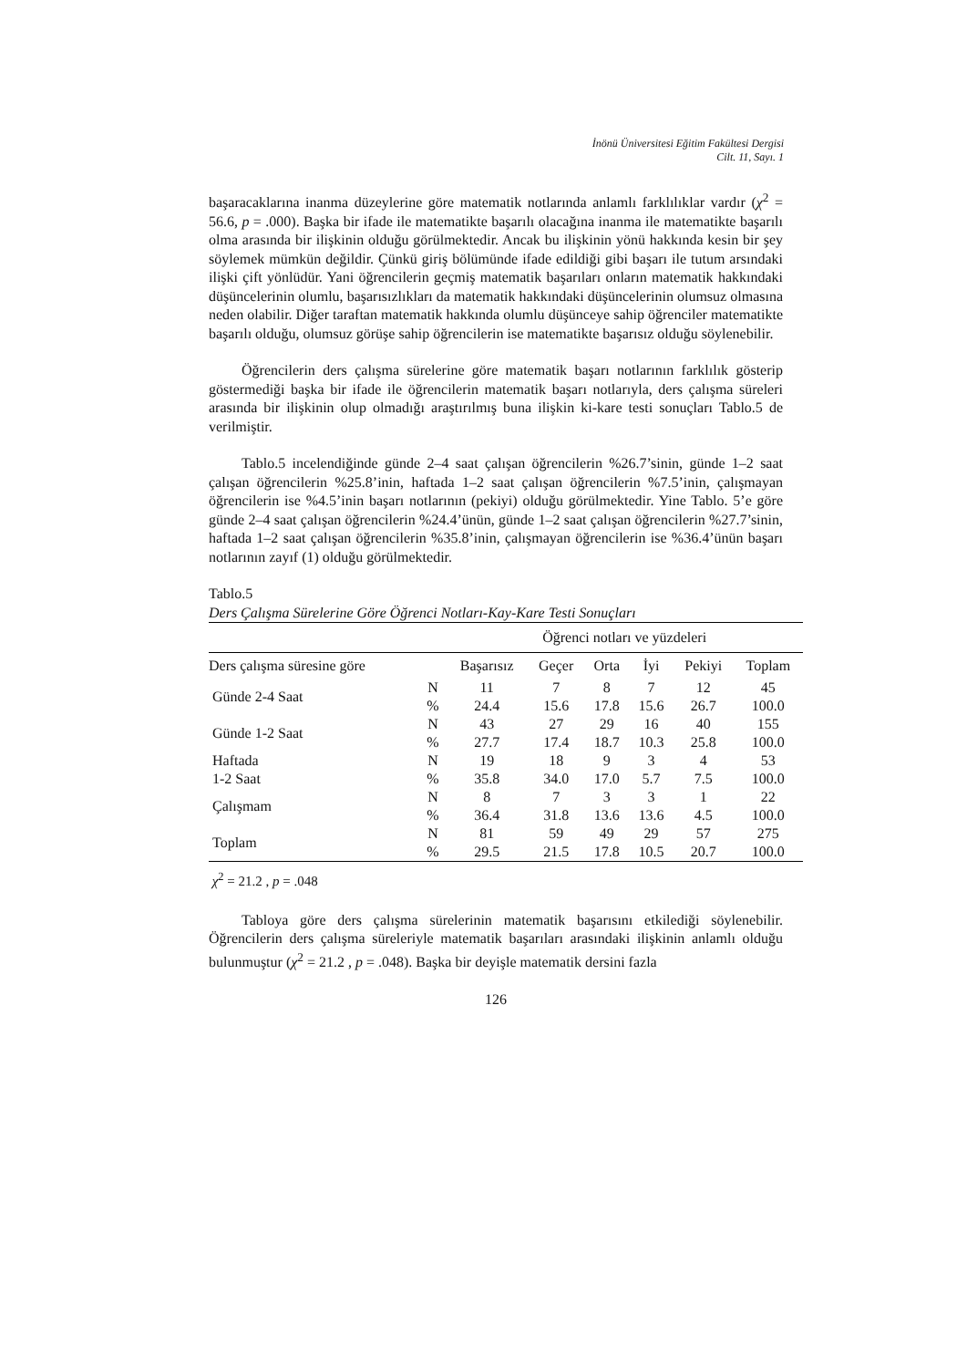İnönü Üniversitesi Eğitim Fakültesi Dergisi
Cilt. 11, Sayı. 1
başaracaklarına inanma düzeylerine göre matematik notlarında anlamlı farklılıklar vardır (χ<sup>2</sup> = 56.6, p = .000). Başka bir ifade ile matematikte başarılı olacağına inanma ile matematikte başarılı olma arasında bir ilişkinin olduğu görülmektedir. Ancak bu ilişkinin yönü hakkında kesin bir şey söylemek mümkün değildir. Çünkü giriş bölümünde ifade edildiği gibi başarı ile tutum arsındaki ilişki çift yönlüdür. Yani öğrencilerin geçmiş matematik başarıları onların matematik hakkındaki düşüncelerinin olumlu, başarısızlıkları da matematik hakkındaki düşüncelerinin olumsuz olmasına neden olabilir. Diğer taraftan matematik hakkında olumlu düşünceye sahip öğrenciler matematikte başarılı olduğu, olumsuz görüşe sahip öğrencilerin ise matematikte başarısız olduğu söylenebilir.
Öğrencilerin ders çalışma sürelerine göre matematik başarı notlarının farklılık gösterip göstermediği başka bir ifade ile öğrencilerin matematik başarı notlarıyla, ders çalışma süreleri arasında bir ilişkinin olup olmadığı araştırılmış buna ilişkin ki-kare testi sonuçları Tablo.5 de verilmiştir.
Tablo.5 incelendiğinde günde 2–4 saat çalışan öğrencilerin %26.7’sinin, günde 1–2 saat çalışan öğrencilerin %25.8’inin, haftada 1–2 saat çalışan öğrencilerin %7.5’inin, çalışmayan öğrencilerin ise %4.5’inin başarı notlarının (pekiyi) olduğu görülmektedir. Yine Tablo. 5’e göre günde 2–4 saat çalışan öğrencilerin %24.4’ünün, günde 1–2 saat çalışan öğrencilerin %27.7’sinin, haftada 1–2 saat çalışan öğrencilerin %35.8’inin, çalışmayan öğrencilerin ise %36.4’ünün başarı notlarının zayıf (1) olduğu görülmektedir.
Tablo.5
Ders Çalışma Sürelerine Göre Öğrenci Notları-Kay-Kare Testi Sonuçları
| | | Öğrenci notları ve yüzdeleri | | | | | |
| Ders çalışma süresine göre | | Başarısız | Geçer | Orta | İyi | Pekiyi | Toplam |
| Günde 2-4 Saat | N | 11 | 7 | 8 | 7 | 12 | 45 |
| | % | 24.4 | 15.6 | 17.8 | 15.6 | 26.7 | 100.0 |
| Günde 1-2 Saat | N | 43 | 27 | 29 | 16 | 40 | 155 |
| | % | 27.7 | 17.4 | 18.7 | 10.3 | 25.8 | 100.0 |
| Haftada | N | 19 | 18 | 9 | 3 | 4 | 53 |
| 1-2 Saat | % | 35.8 | 34.0 | 17.0 | 5.7 | 7.5 | 100.0 |
| Çalışmam | N | 8 | 7 | 3 | 3 | 1 | 22 |
| | % | 36.4 | 31.8 | 13.6 | 13.6 | 4.5 | 100.0 |
| Toplam | N | 81 | 59 | 49 | 29 | 57 | 275 |
| | % | 29.5 | 21.5 | 17.8 | 10.5 | 20.7 | 100.0 |
χ<sup>2</sup> = 21.2 , p = .048
Tabloya göre ders çalışma sürelerinin matematik başarısını etkilediği söylenebilir. Öğrencilerin ders çalışma süreleriyle matematik başarıları arasındaki ilişkinin anlamlı olduğu bulunmuştur (χ<sup>2</sup> = 21.2 , p = .048). Başka bir deyişle matematik dersini fazla
126